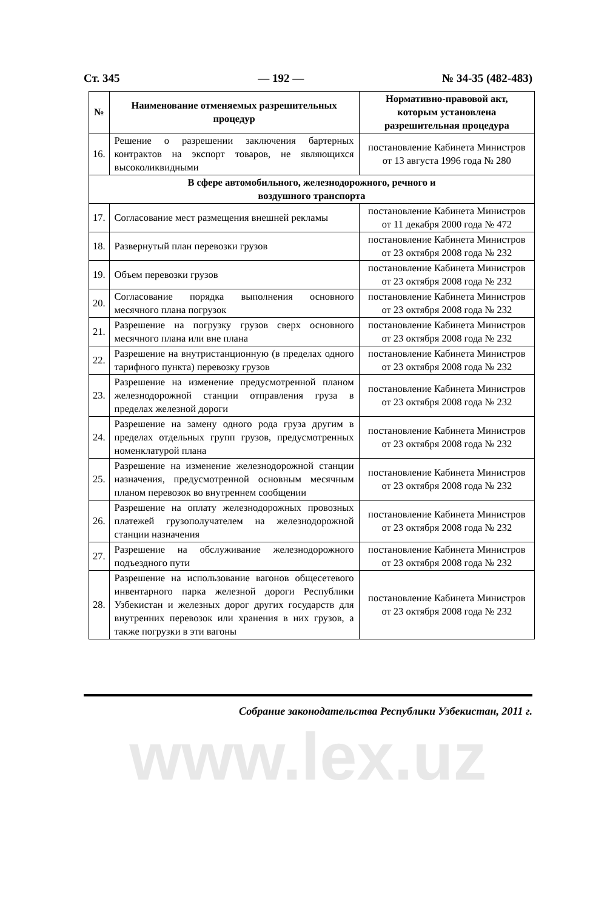Ст. 345 — 192 — № 34-35 (482-483)
| № | Наименование отменяемых разрешительных процедур | Нормативно-правовой акт, которым установлена разрешительная процедура |
| --- | --- | --- |
| 16. | Решение о разрешении заключения бартерных контрактов на экспорт товаров, не являющихся высоколиквидными | постановление Кабинета Министров от 13 августа 1996 года № 280 |
| В сфере автомобильного, железнодорожного, речного и воздушного транспорта | | |
| 17. | Согласование мест размещения внешней рекламы | постановление Кабинета Министров от 11 декабря 2000 года № 472 |
| 18. | Развернутый план перевозки грузов | постановление Кабинета Министров от 23 октября 2008 года № 232 |
| 19. | Объем перевозки грузов | постановление Кабинета Министров от 23 октября 2008 года № 232 |
| 20. | Согласование порядка выполнения основного месячного плана погрузок | постановление Кабинета Министров от 23 октября 2008 года № 232 |
| 21. | Разрешение на погрузку грузов сверх основного месячного плана или вне плана | постановление Кабинета Министров от 23 октября 2008 года № 232 |
| 22. | Разрешение на внутристанционную (в пределах одного тарифного пункта) перевозку грузов | постановление Кабинета Министров от 23 октября 2008 года № 232 |
| 23. | Разрешение на изменение предусмотренной планом железнодорожной станции отправления груза в пределах железной дороги | постановление Кабинета Министров от 23 октября 2008 года № 232 |
| 24. | Разрешение на замену одного рода груза другим в пределах отдельных групп грузов, предусмотренных номенклатурой плана | постановление Кабинета Министров от 23 октября 2008 года № 232 |
| 25. | Разрешение на изменение железнодорожной станции назначения, предусмотренной основным месячным планом перевозок во внутреннем сообщении | постановление Кабинета Министров от 23 октября 2008 года № 232 |
| 26. | Разрешение на оплату железнодорожных провозных платежей грузополучателем на железнодорожной станции назначения | постановление Кабинета Министров от 23 октября 2008 года № 232 |
| 27. | Разрешение на обслуживание железнодорожного подъездного пути | постановление Кабинета Министров от 23 октября 2008 года № 232 |
| 28. | Разрешение на использование вагонов общесетевого инвентарного парка железной дороги Республики Узбекистан и железных дорог других государств для внутренних перевозок или хранения в них грузов, а также погрузки в эти вагоны | постановление Кабинета Министров от 23 октября 2008 года № 232 |
Собрание законодательства Республики Узбекистан, 2011 г.
www.lex.uz